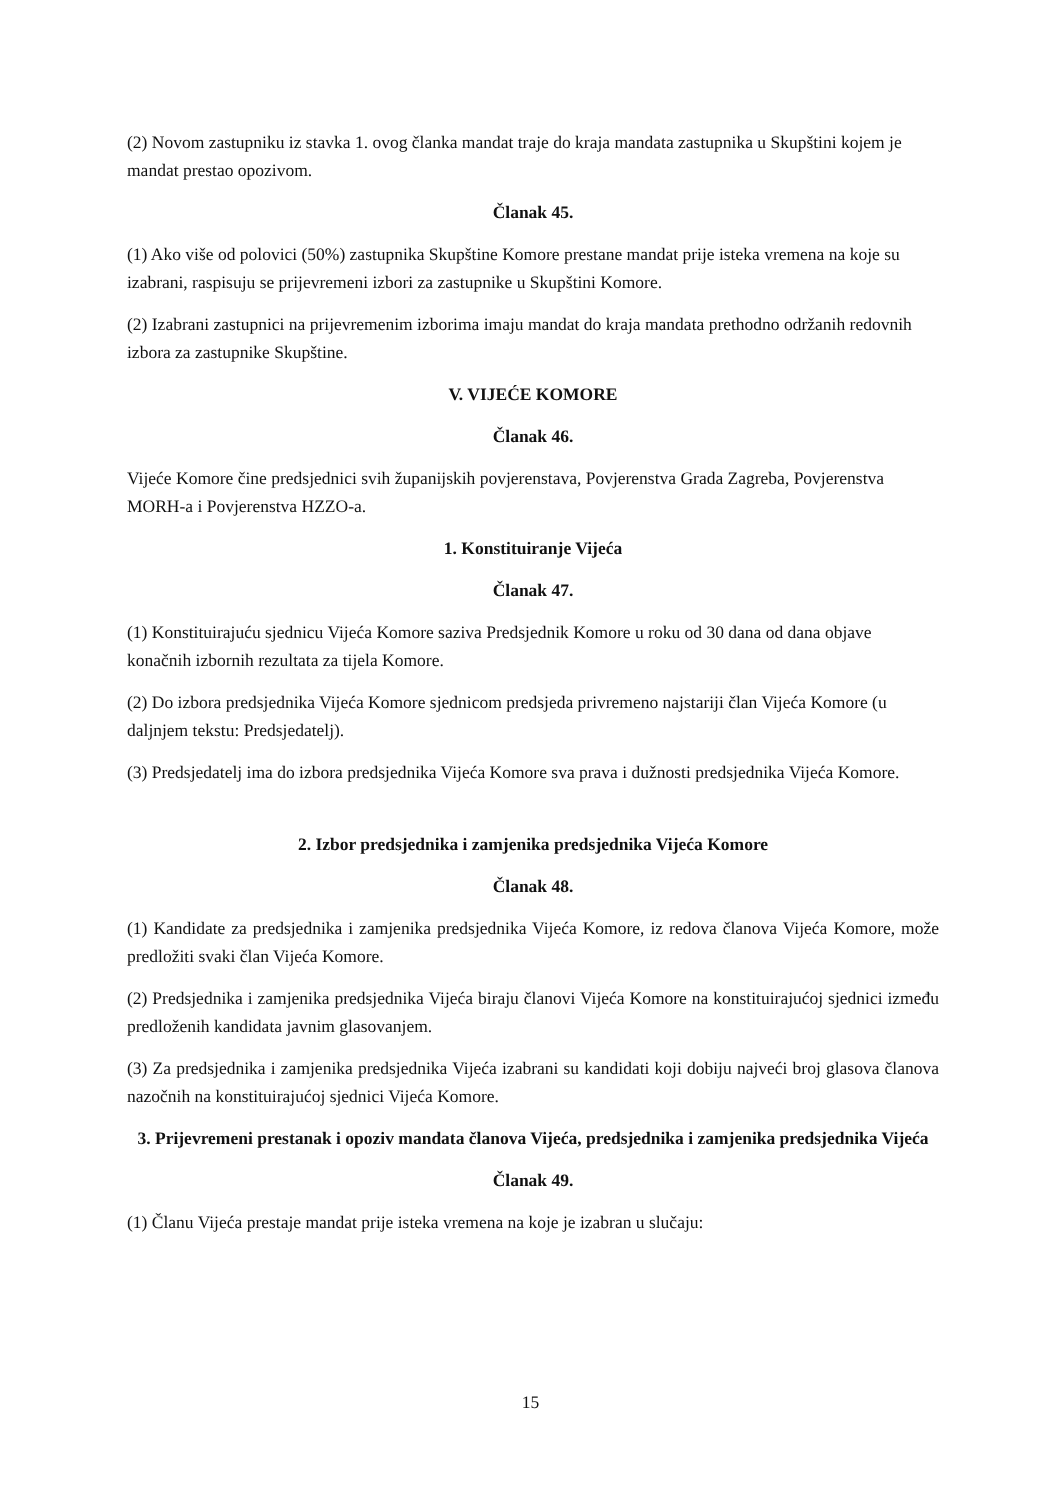(2) Novom zastupniku iz stavka 1. ovog članka mandat traje do kraja mandata zastupnika u Skupštini kojem je mandat prestao opozivom.
Članak 45.
(1) Ako više od polovici (50%) zastupnika Skupštine Komore prestane mandat prije isteka vremena na koje su izabrani, raspisuju se prijevremeni izbori za zastupnike u Skupštini Komore.
(2) Izabrani zastupnici na prijevremenim izborima imaju mandat do kraja mandata prethodno održanih redovnih izbora za zastupnike Skupštine.
V. VIJEĆE KOMORE
Članak 46.
Vijeće Komore čine predsjednici svih županijskih povjerenstava, Povjerenstva Grada Zagreba, Povjerenstva MORH-a i Povjerenstva HZZO-a.
1. Konstituiranje Vijeća
Članak 47.
(1) Konstituirajuću sjednicu Vijeća Komore saziva Predsjednik Komore u roku od 30 dana od dana objave konačnih izbornih rezultata za tijela Komore.
(2) Do izbora predsjednika Vijeća Komore sjednicom predsjeda privremeno najstariji član Vijeća Komore (u daljnjem tekstu: Predsjedatelj).
(3) Predsjedatelj ima do izbora predsjednika Vijeća Komore sva prava i dužnosti predsjednika Vijeća Komore.
2. Izbor predsjednika i zamjenika predsjednika Vijeća Komore
Članak 48.
(1) Kandidate za predsjednika i zamjenika predsjednika Vijeća Komore, iz redova članova Vijeća Komore, može predložiti svaki član Vijeća Komore.
(2) Predsjednika i zamjenika predsjednika Vijeća biraju članovi Vijeća Komore na konstituirajućoj sjednici između predloženih kandidata javnim glasovanjem.
(3) Za predsjednika i zamjenika predsjednika Vijeća izabrani su kandidati koji dobiju najveći broj glasova članova nazočnih na konstituirajućoj sjednici Vijeća Komore.
3. Prijevremeni prestanak i opoziv mandata članova Vijeća, predsjednika i zamjenika predsjednika Vijeća
Članak 49.
(1) Članu Vijeća prestaje mandat prije isteka vremena na koje je izabran u slučaju:
15